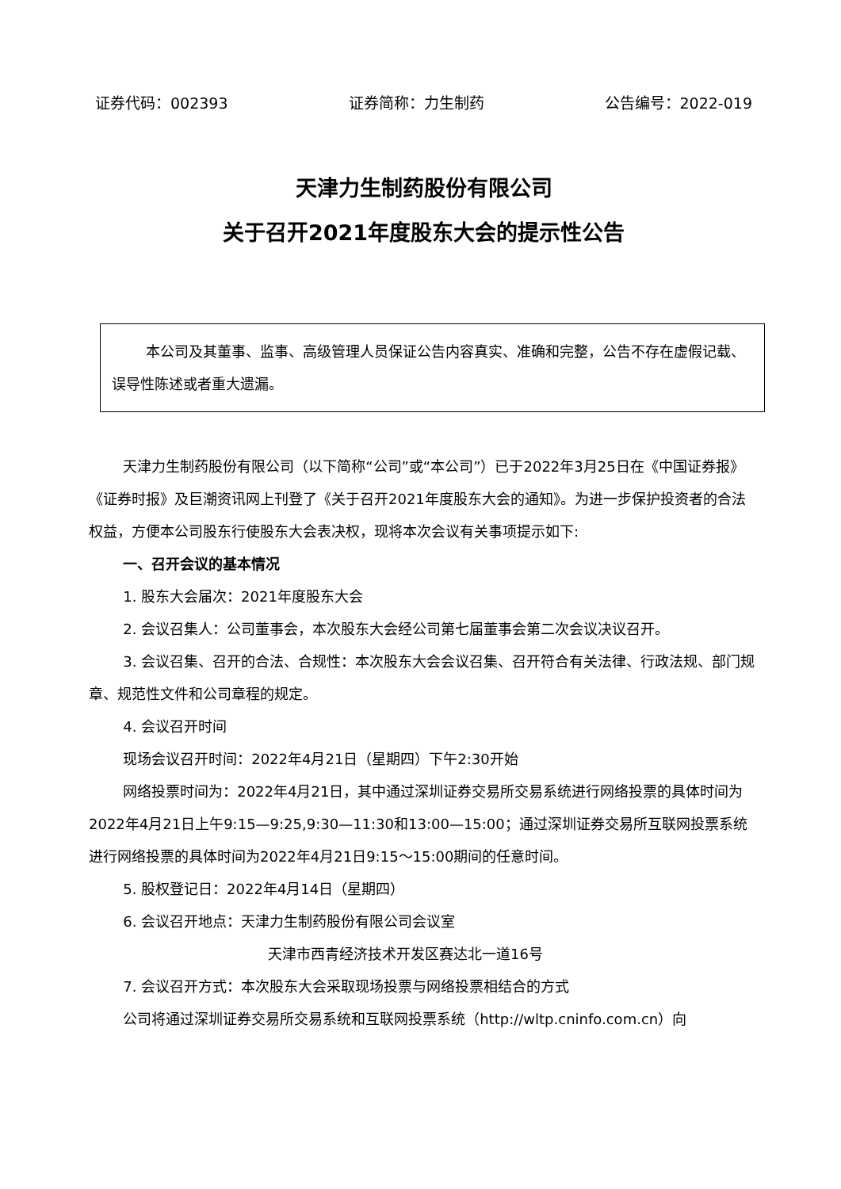证券代码：002393 证券简称：力生制药 公告编号：2022-019
天津力生制药股份有限公司
关于召开2021年度股东大会的提示性公告
本公司及其董事、监事、高级管理人员保证公告内容真实、准确和完整，公告不存在虚假记载、误导性陈述或者重大遗漏。
天津力生制药股份有限公司（以下简称“公司”或“本公司”）已于2022年3月25日在《中国证券报》《证券时报》及巨潮资讯网上刊登了《关于召开2021年度股东大会的通知》。为进一步保护投资者的合法权益，方便本公司股东行使股东大会表决权，现将本次会议有关事项提示如下:
一、召开会议的基本情况
1. 股东大会届次：2021年度股东大会
2. 会议召集人：公司董事会，本次股东大会经公司第七届董事会第二次会议决议召开。
3. 会议召集、召开的合法、合规性：本次股东大会会议召集、召开符合有关法律、行政法规、部门规章、规范性文件和公司章程的规定。
4. 会议召开时间
现场会议召开时间：2022年4月21日（星期四）下午2:30开始
网络投票时间为：2022年4月21日，其中通过深圳证券交易所交易系统进行网络投票的具体时间为2022年4月21日上午9:15—9:25,9:30—11:30和13:00—15:00；通过深圳证券交易所互联网投票系统进行网络投票的具体时间为2022年4月21日9:15～15:00期间的任意时间。
5. 股权登记日：2022年4月14日（星期四）
6. 会议召开地点：天津力生制药股份有限公司会议室
天津市西青经济技术开发区赛达北一道16号
7. 会议召开方式：本次股东大会采取现场投票与网络投票相结合的方式
公司将通过深圳证券交易所交易系统和互联网投票系统（http://wltp.cninfo.com.cn）向